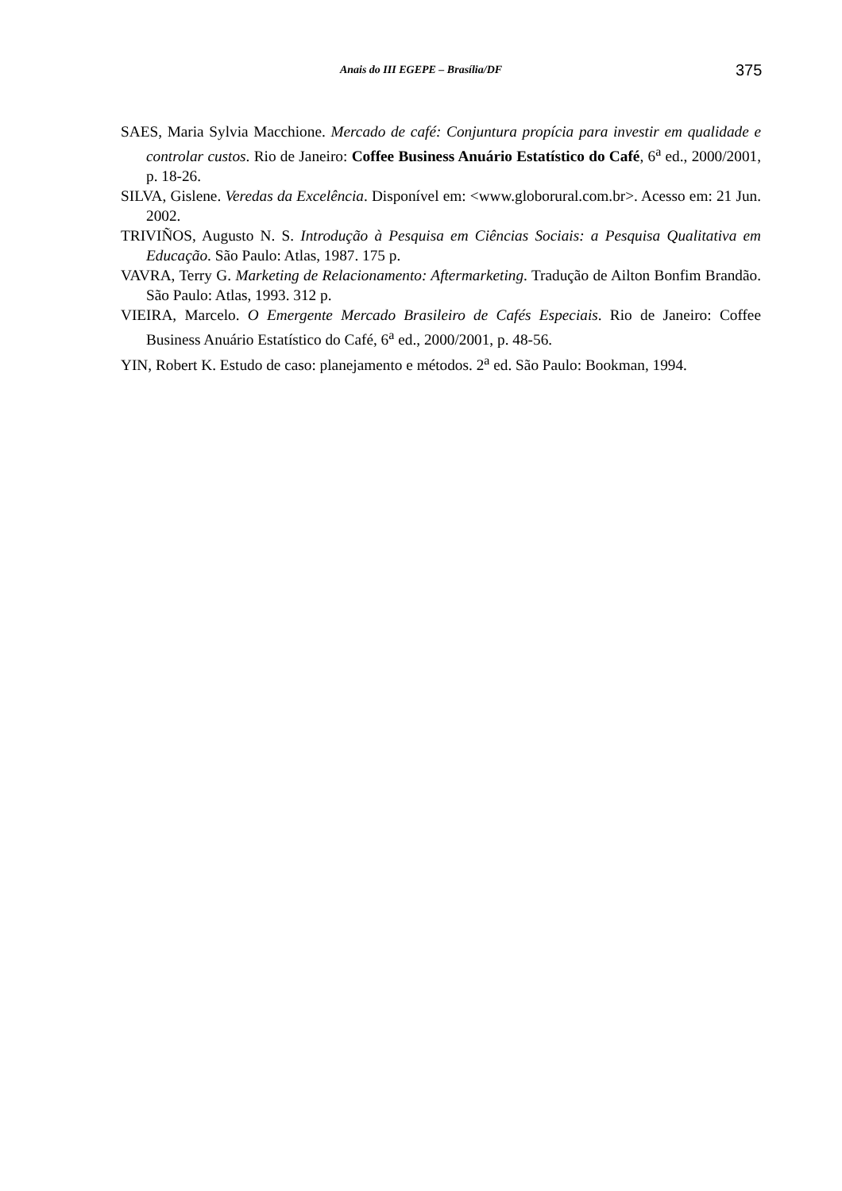Anais do III EGEPE – Brasília/DF
375
SAES, Maria Sylvia Macchione. Mercado de café: Conjuntura propícia para investir em qualidade e controlar custos. Rio de Janeiro: Coffee Business Anuário Estatístico do Café, 6<sup>a</sup> ed., 2000/2001, p. 18-26.
SILVA, Gislene. Veredas da Excelência. Disponível em: <www.globorural.com.br>. Acesso em: 21 Jun. 2002.
TRIVIÑOS, Augusto N. S. Introdução à Pesquisa em Ciências Sociais: a Pesquisa Qualitativa em Educação. São Paulo: Atlas, 1987. 175 p.
VAVRA, Terry G. Marketing de Relacionamento: Aftermarketing. Tradução de Ailton Bonfim Brandão. São Paulo: Atlas, 1993. 312 p.
VIEIRA, Marcelo. O Emergente Mercado Brasileiro de Cafés Especiais. Rio de Janeiro: Coffee Business Anuário Estatístico do Café, 6<sup>a</sup> ed., 2000/2001, p. 48-56.
YIN, Robert K. Estudo de caso: planejamento e métodos. 2<sup>a</sup> ed. São Paulo: Bookman, 1994.